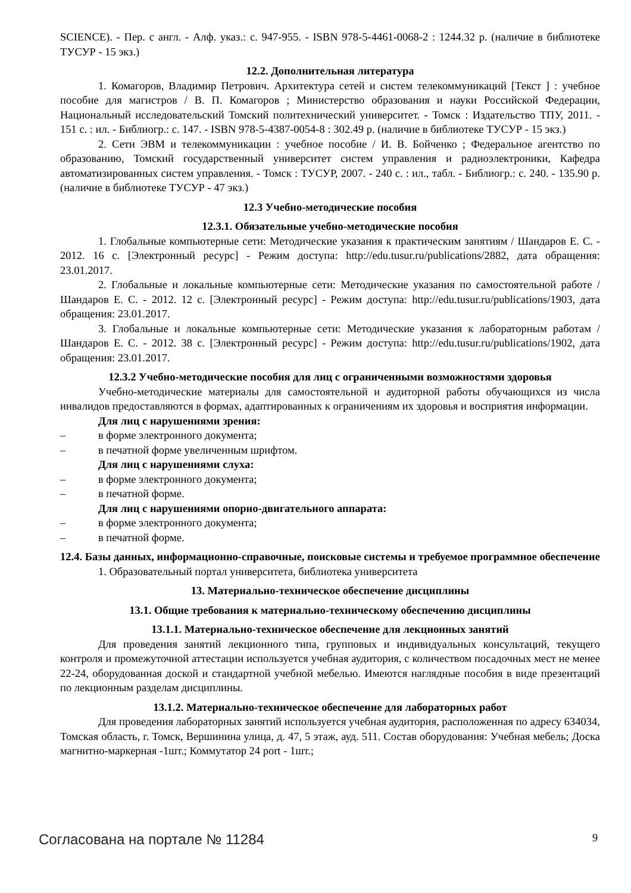SCIENCE). - Пер. с англ. - Алф. указ.: с. 947-955. - ISBN 978-5-4461-0068-2 : 1244.32 р. (наличие в библиотеке ТУСУР - 15 экз.)
12.2. Дополнительная литература
1. Комагоров, Владимир Петрович. Архитектура сетей и систем телекоммуникаций [Текст ] : учебное пособие для магистров / В. П. Комагоров ; Министерство образования и науки Российской Федерации, Национальный исследовательский Томский политехнический университет. - Томск : Издательство ТПУ, 2011. - 151 с. : ил. - Библиогр.: с. 147. - ISBN 978-5-4387-0054-8 : 302.49 р. (наличие в библиотеке ТУСУР - 15 экз.)
2. Сети ЭВМ и телекоммуникации : учебное пособие / И. В. Бойченко ; Федеральное агентство по образованию, Томский государственный университет систем управления и радиоэлектроники, Кафедра автоматизированных систем управления. - Томск : ТУСУР, 2007. - 240 с. : ил., табл. - Библиогр.: с. 240. - 135.90 р. (наличие в библиотеке ТУСУР - 47 экз.)
12.3 Учебно-методические пособия
12.3.1. Обязательные учебно-методические пособия
1. Глобальные компьютерные сети: Методические указания к практическим занятиям / Шандаров Е. С. - 2012. 16 с. [Электронный ресурс] - Режим доступа: http://edu.tusur.ru/publications/2882, дата обращения: 23.01.2017.
2. Глобальные и локальные компьютерные сети: Методические указания по самостоятельной работе / Шандаров Е. С. - 2012. 12 с. [Электронный ресурс] - Режим доступа: http://edu.tusur.ru/publications/1903, дата обращения: 23.01.2017.
3. Глобальные и локальные компьютерные сети: Методические указания к лабораторным работам / Шандаров Е. С. - 2012. 38 с. [Электронный ресурс] - Режим доступа: http://edu.tusur.ru/publications/1902, дата обращения: 23.01.2017.
12.3.2 Учебно-методические пособия для лиц с ограниченными возможностями здоровья
Учебно-методические материалы для самостоятельной и аудиторной работы обучающихся из числа инвалидов предоставляются в формах, адаптированных к ограничениям их здоровья и восприятия информации.
Для лиц с нарушениями зрения:
– в форме электронного документа;
– в печатной форме увеличенным шрифтом.
Для лиц с нарушениями слуха:
– в форме электронного документа;
– в печатной форме.
Для лиц с нарушениями опорно-двигательного аппарата:
– в форме электронного документа;
– в печатной форме.
12.4. Базы данных, информационно-справочные, поисковые системы и требуемое программное обеспечение
1. Образовательный портал университета, библиотека университета
13. Материально-техническое обеспечение дисциплины
13.1. Общие требования к материально-техническому обеспечению дисциплины
13.1.1. Материально-техническое обеспечение для лекционных занятий
Для проведения занятий лекционного типа, групповых и индивидуальных консультаций, текущего контроля и промежуточной аттестации используется учебная аудитория, с количеством посадочных мест не менее 22-24, оборудованная доской и стандартной учебной мебелью. Имеются наглядные пособия в виде презентаций по лекционным разделам дисциплины.
13.1.2. Материально-техническое обеспечение для лабораторных работ
Для проведения лабораторных занятий используется учебная аудитория, расположенная по адресу 634034, Томская область, г. Томск, Вершинина улица, д. 47, 5 этаж, ауд. 511. Состав оборудования: Учебная мебель; Доска магнитно-маркерная -1шт.; Коммутатор 24 port - 1шт.;
Согласована на портале № 11284 9